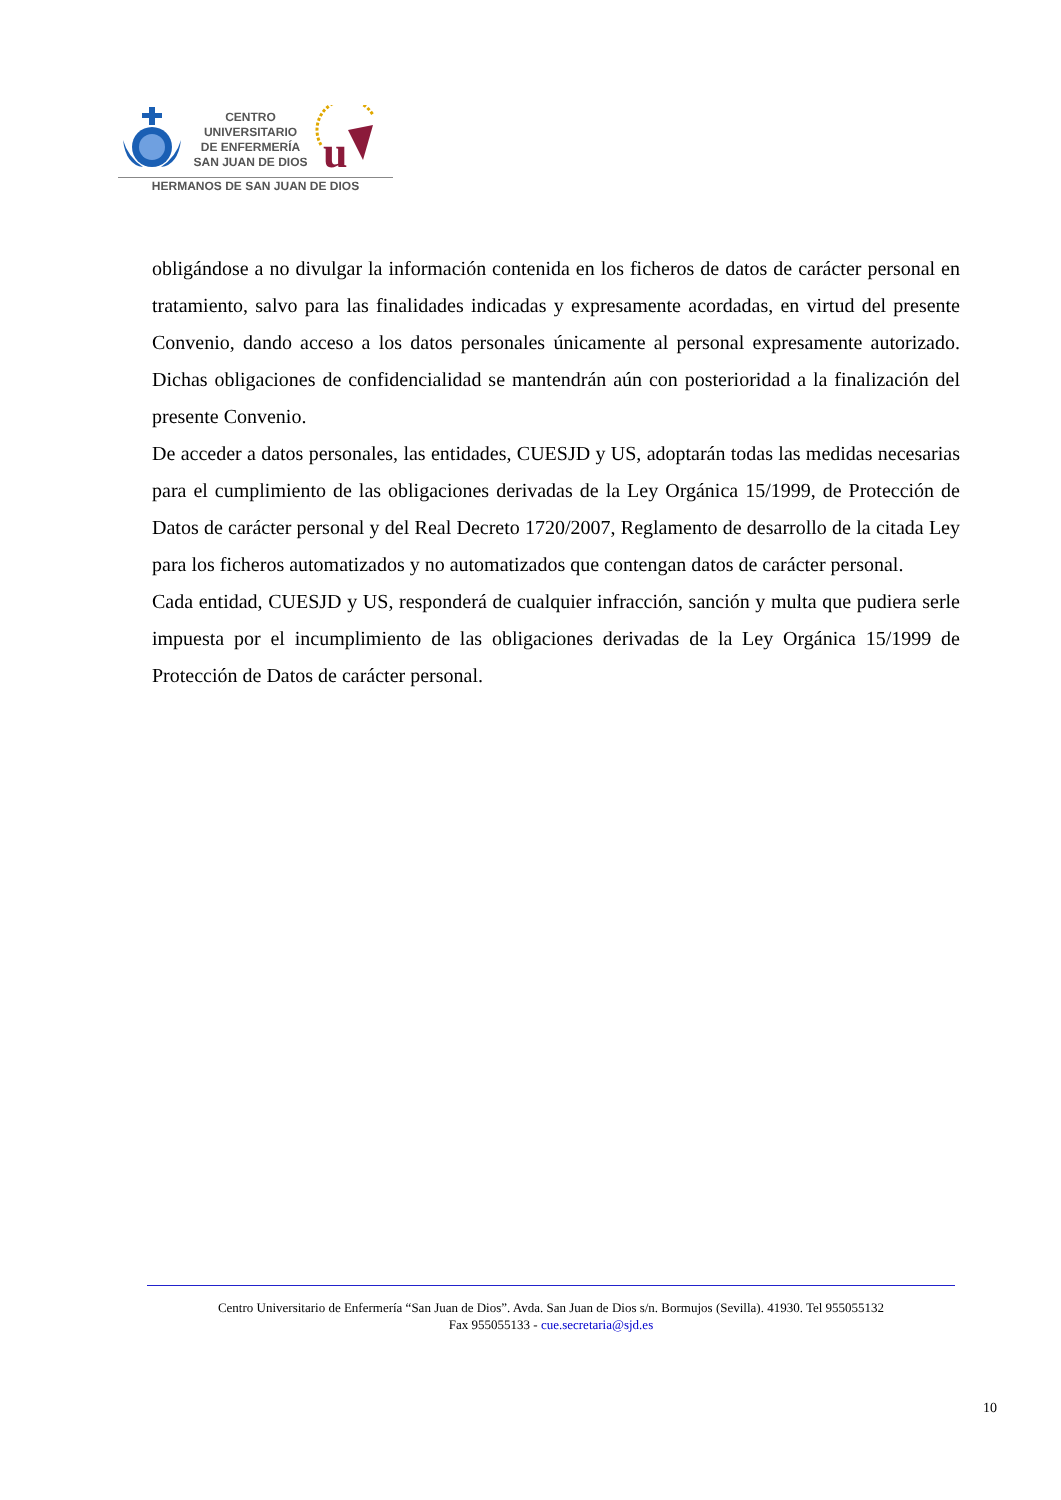CENTRO
UNIVERSITARIO
DE ENFERMERÍA
SAN JUAN DE DIOS
u
HERMANOS DE SAN JUAN DE DIOS
obligándose a no divulgar la información contenida en los ficheros de datos de carácter personal en tratamiento, salvo para las finalidades indicadas y expresamente acordadas, en virtud del presente Convenio, dando acceso a los datos personales únicamente al personal expresamente autorizado. Dichas obligaciones de confidencialidad se mantendrán aún con posterioridad a la finalización del presente Convenio.
De acceder a datos personales, las entidades, CUESJD y US, adoptarán todas las medidas necesarias para el cumplimiento de las obligaciones derivadas de la Ley Orgánica 15/1999, de Protección de Datos de carácter personal y del Real Decreto 1720/2007, Reglamento de desarrollo de la citada Ley para los ficheros automatizados y no automatizados que contengan datos de carácter personal.
Cada entidad, CUESJD y US, responderá de cualquier infracción, sanción y multa que pudiera serle impuesta por el incumplimiento de las obligaciones derivadas de la Ley Orgánica 15/1999 de Protección de Datos de carácter personal.
Centro Universitario de Enfermería “San Juan de Dios”. Avda. San Juan de Dios s/n. Bormujos (Sevilla). 41930. Tel 955055132
Fax 955055133 - cue.secretaria@sjd.es
10